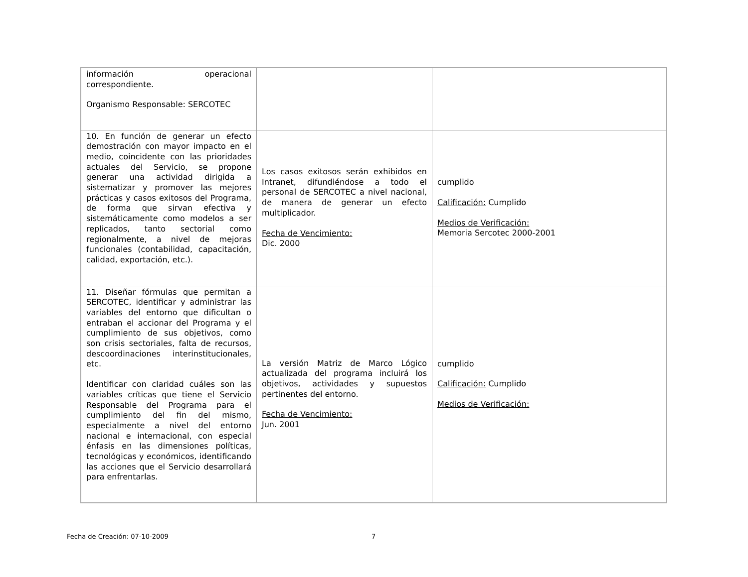| información operacional correspondiente. Organismo Responsable: SERCOTEC | | |
| 10. En función de generar un efecto demostración con mayor impacto en el medio, coincidente con las prioridades actuales del Servicio, se propone generar una actividad dirigida a sistematizar y promover las mejores prácticas y casos exitosos del Programa, de forma que sirvan efectiva y sistemáticamente como modelos a ser replicados, tanto sectorial como regionalmente, a nivel de mejoras funcionales (contabilidad, capacitación, calidad, exportación, etc.). | Los casos exitosos serán exhibidos en Intranet, difundiéndose a todo el personal de SERCOTEC a nivel nacional, de manera de generar un efecto multiplicador. Fecha de Vencimiento: Dic. 2000 | cumplido Calificación: Cumplido Medios de Verificación: Memoria Sercotec 2000-2001 |
| 11. Diseñar fórmulas que permitan a SERCOTEC, identificar y administrar las variables del entorno que dificultan o entraban el accionar del Programa y el cumplimiento de sus objetivos, como son crisis sectoriales, falta de recursos, descoordinaciones interinstitucionales, etc. Identificar con claridad cuáles son las variables críticas que tiene el Servicio Responsable del Programa para el cumplimiento del fin del mismo, especialmente a nivel del entorno nacional e internacional, con especial énfasis en las dimensiones políticas, tecnológicas y económicos, identificando las acciones que el Servicio desarrollará para enfrentarlas. | La versión Matriz de Marco Lógico actualizada del programa incluirá los objetivos, actividades y supuestos pertinentes del entorno. Fecha de Vencimiento: Jun. 2001 | cumplido Calificación: Cumplido Medios de Verificación: |
Fecha de Creación: 07-10-2009 7